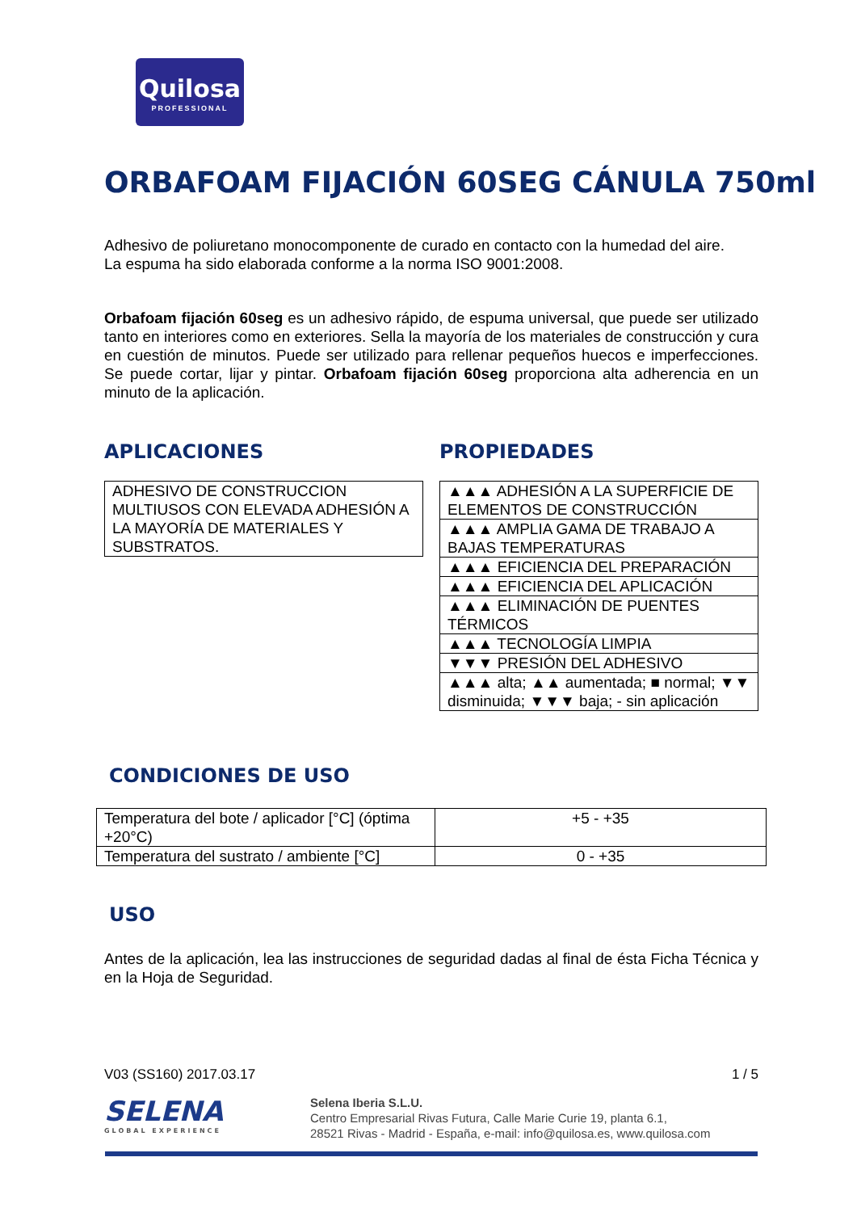Quilosa
PROFESSIONAL
ORBAFOAM FIJACIÓN 60SEG CÁNULA 750ml
Adhesivo de poliuretano monocomponente de curado en contacto con la humedad del aire.
La espuma ha sido elaborada conforme a la norma ISO 9001:2008.
Orbafoam fijación 60seg es un adhesivo rápido, de espuma universal, que puede ser utilizado tanto en interiores como en exteriores. Sella la mayoría de los materiales de construcción y cura en cuestión de minutos. Puede ser utilizado para rellenar pequeños huecos e imperfecciones. Se puede cortar, lijar y pintar. Orbafoam fijación 60seg proporciona alta adherencia en un minuto de la aplicación.
APLICACIONES
| ADHESIVO DE CONSTRUCCION MULTIUSOS CON ELEVADA ADHESIÓN A LA MAYORÍA DE MATERIALES Y SUBSTRATOS. |
PROPIEDADES
| ▲▲▲ ADHESIÓN A LA SUPERFICIE DE ELEMENTOS DE CONSTRUCCIÓN |
| ▲▲▲ AMPLIA GAMA DE TRABAJO A BAJAS TEMPERATURAS |
| ▲▲▲ EFICIENCIA DEL PREPARACIÓN |
| ▲▲▲ EFICIENCIA DEL APLICACIÓN |
| ▲▲▲ ELIMINACIÓN DE PUENTES TÉRMICOS |
| ▲▲▲ TECNOLOGÍA LIMPIA |
| ▼▼▼ PRESIÓN DEL ADHESIVO |
| ▲▲▲ alta; ▲▲ aumentada; ■ normal; ▼▼ disminuida; ▼▼▼ baja; - sin aplicación |
CONDICIONES DE USO
| Temperatura del bote / aplicador [°C] (óptima +20°C) | +5 - +35 |
| Temperatura del sustrato / ambiente [°C] | 0 - +35 |
USO
Antes de la aplicación, lea las instrucciones de seguridad dadas al final de ésta Ficha Técnica y en la Hoja de Seguridad.
V03 (SS160) 2017.03.17 1 / 5
SELENA
GLOBAL EXPERIENCE
Selena Iberia S.L.U.
Centro Empresarial Rivas Futura, Calle Marie Curie 19, planta 6.1,
28521 Rivas - Madrid - España, e-mail: info@quilosa.es, www.quilosa.com